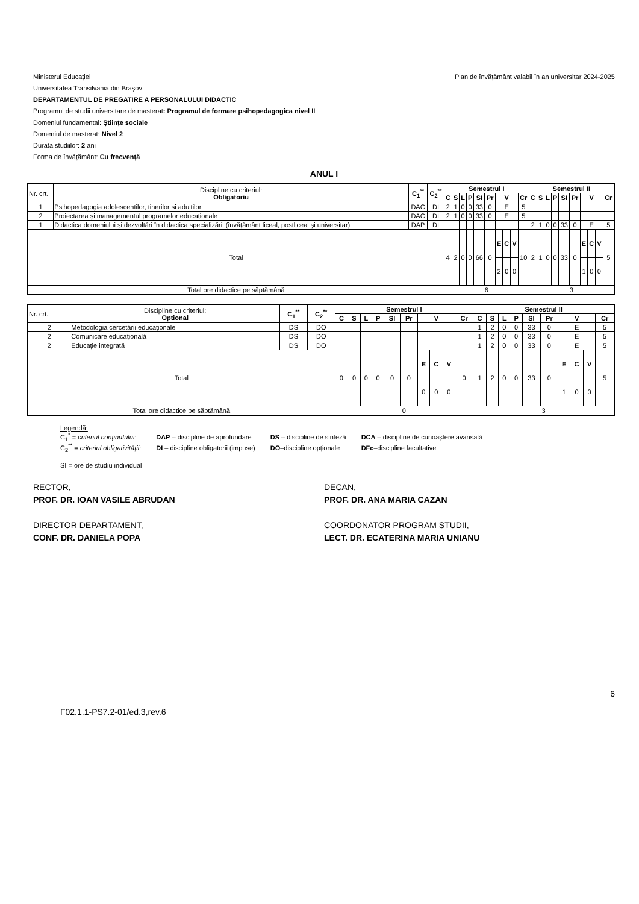Ministerul Educației
Universitatea Transilvania din Brașov
DEPARTAMENTUL DE PREGATIRE A PERSONALULUI DIDACTIC
Programul de studii universitare de masterat: Programul de formare psihopedagogica nivel II
Domeniul fundamental: Ştiințe sociale
Domeniul de masterat: Nivel 2
Durata studiilor: 2 ani
Forma de învățământ: Cu frecvență
Plan de învățământ valabil în an universitar 2024-2025
ANUL I
| Nr. crt. | Discipline cu criteriul: Obligatoriu | C<sub>1</sub><sup>**</sup> | C<sub>2</sub><sup>**</sup> | Semestrul I | | | | | | | | | | Semestrul II | | | | | | | | | |
| | | | | C | S | L | P | SI | Pr | V | | | Cr | C | S | L | P | SI | Pr | V | | | Cr |
| 1 | Psihopedagogia adolescentilor, tinerilor si adultilor | DAC | DI | 2 | 1 | 0 | 0 | 33 | 0 | E | | | 5 | | | | | | | | | | |
| 2 | Proiectarea şi managementul programelor educaționale | DAC | DI | 2 | 1 | 0 | 0 | 33 | 0 | E | | | 5 | | | | | | | | | | |
| 1 | Didactica domeniului şi dezvoltări în didactica specializării (învățământ liceal, postliceal şi universitar) | DAP | DI | | | | | | | | | | | 2 | 1 | 0 | 0 | 33 | 0 | E | | | 5 |
| Total | | | | 4 | 2 | 0 | 0 | 66 | 0 | E | C | V | 10 | 2 | 1 | 0 | 0 | 33 | 0 | E | C | V | 5 |
| | | | | | | | | | | 2 | 0 | 0 | | | | | | | | 1 | 0 | 0 | |
| Total ore didactice pe săptămână | | | | 6 | | | | | | | | | | 3 | | | | | | | | | |
| Nr. crt. | Discipline cu criteriul: Optional | C<sub>1</sub><sup>**</sup> | C<sub>2</sub><sup>**</sup> | Semestrul I | | | | | | | | | | Semestrul II | | | | | | | | | |
| | | | | C | S | L | P | SI | Pr | V | | | Cr | C | S | L | P | SI | Pr | V | | | Cr |
| 2 | Metodologia cercetării educaționale | DS | DO | | | | | | | | | | | 1 | 2 | 0 | 0 | 33 | 0 | E | | | 5 |
| 2 | Comunicare educațională | DS | DO | | | | | | | | | | | 1 | 2 | 0 | 0 | 33 | 0 | E | | | 5 |
| 2 | Educație integrată | DS | DO | | | | | | | | | | | 1 | 2 | 0 | 0 | 33 | 0 | E | | | 5 |
| Total | | | | 0 | 0 | 0 | 0 | 0 | 0 | E | C | V | 0 | 1 | 2 | 0 | 0 | 33 | 0 | E | C | V | 5 |
| | | | | | | | | | | 0 | 0 | 0 | | | | | | | | 1 | 0 | 0 | |
| Total ore didactice pe săptămână | | | | 0 | | | | | | | | | | 3 | | | | | | | | | |
Legendă:
| C<sub>1</sub><sup>*</sup> = criteriul conținutului : | DAP – discipline de aprofundare | DS – discipline de sinteză | DCA – discipline de cunoaștere avansată |
| C<sub>2</sub><sup>**</sup> = criteriul obligativității : | DI – discipline obligatorii (impuse) | DO –discipline opționale | DFc –discipline facultative |
SI = ore de studiu individual
RECTOR,
PROF. DR. IOAN VASILE ABRUDAN
DIRECTOR DEPARTAMENT,
CONF. DR. DANIELA POPA
DECAN,
PROF. DR. ANA MARIA CAZAN
COORDONATOR PROGRAM STUDII,
LECT. DR. ECATERINA MARIA UNIANU
F02.1.1-PS7.2-01/ed.3,rev.6
6